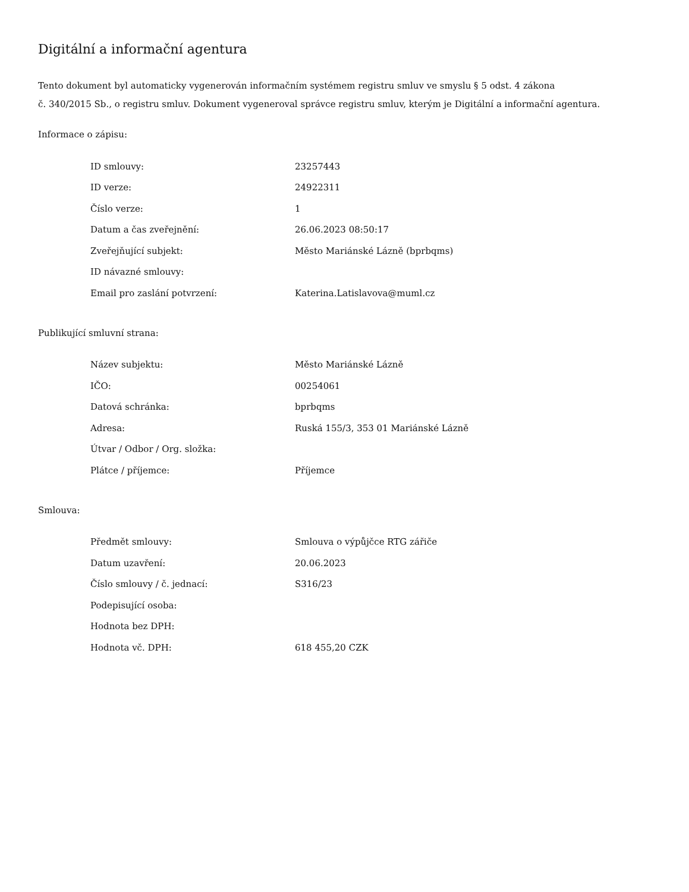Digitální a informační agentura
Tento dokument byl automaticky vygenerován informačním systémem registru smluv ve smyslu § 5 odst. 4 zákona
č. 340/2015 Sb., o registru smluv. Dokument vygeneroval správce registru smluv, kterým je Digitální a informační agentura.
Informace o zápisu:
| ID smlouvy: | 23257443 |
| ID verze: | 24922311 |
| Číslo verze: | 1 |
| Datum a čas zveřejnění: | 26.06.2023 08:50:17 |
| Zveřejňující subjekt: | Město Mariánské Lázně (bprbqms) |
| ID návazné smlouvy: | |
| Email pro zaslání potvrzení: | Katerina.Latislavova@muml.cz |
Publikující smluvní strana:
| Název subjektu: | Město Mariánské Lázně |
| IČO: | 00254061 |
| Datová schránka: | bprbqms |
| Adresa: | Ruská 155/3, 353 01 Mariánské Lázně |
| Útvar / Odbor / Org. složka: | |
| Plátce / příjemce: | Příjemce |
Smlouva:
| Předmět smlouvy: | Smlouva o výpůjčce RTG zářiče |
| Datum uzavření: | 20.06.2023 |
| Číslo smlouvy / č. jednací: | S316/23 |
| Podepisující osoba: | |
| Hodnota bez DPH: | |
| Hodnota vč. DPH: | 618 455,20 CZK |